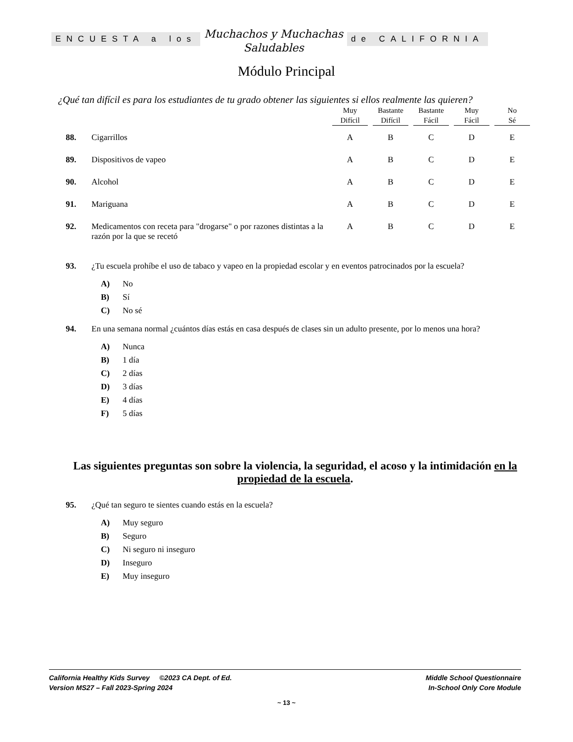ENCUESTA a los
Muchachos y Muchachas
Saludables
de CALIFORNIA
Módulo Principal
¿Qué tan difícil es para los estudiantes de tu grado obtener las siguientes si ellos realmente las quieren?
| | | Muy Difícil | Bastante Difícil | Bastante Fácil | Muy Fácil | No Sé |
| --- | --- | --- | --- | --- | --- | --- |
| 88. | Cigarrillos | A | B | C | D | E |
| 89. | Dispositivos de vapeo | A | B | C | D | E |
| 90. | Alcohol | A | B | C | D | E |
| 91. | Mariguana | A | B | C | D | E |
| 92. | Medicamentos con receta para "drogarse" o por razones distintas a la razón por la que se recetó | A | B | C | D | E |
93. ¿Tu escuela prohíbe el uso de tabaco y vapeo en la propiedad escolar y en eventos patrocinados por la escuela?
A) No
B) Sí
C) No sé
94. En una semana normal ¿cuántos días estás en casa después de clases sin un adulto presente, por lo menos una hora?
A) Nunca
B) 1 día
C) 2 días
D) 3 días
E) 4 días
F) 5 días
Las siguientes preguntas son sobre la violencia, la seguridad, el acoso y la intimidación en la propiedad de la escuela.
95. ¿Qué tan seguro te sientes cuando estás en la escuela?
A) Muy seguro
B) Seguro
C) Ni seguro ni inseguro
D) Inseguro
E) Muy inseguro
California Healthy Kids Survey ©2023 CA Dept. of Ed.
Version MS27 – Fall 2023-Spring 2024
Middle School Questionnaire
In-School Only Core Module
~ 13 ~